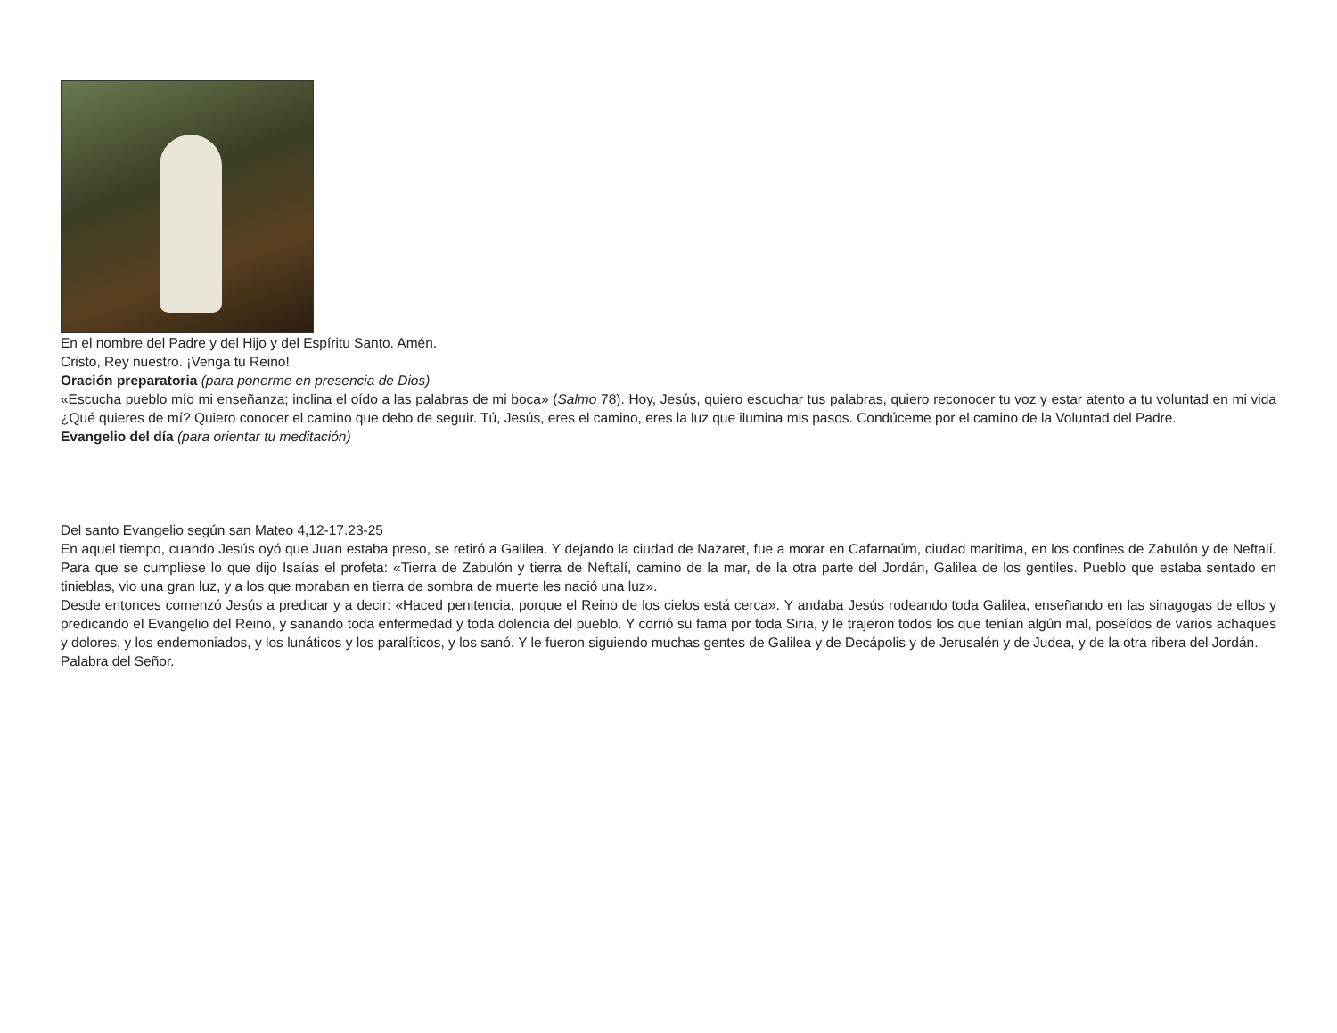En el nombre del Padre y del Hijo y del Espíritu Santo. Amén.
Cristo, Rey nuestro. ¡Venga tu Reino!
Oración preparatoria (para ponerme en presencia de Dios)
«Escucha pueblo mío mi enseñanza; inclina el oído a las palabras de mi boca» (Salmo 78). Hoy, Jesús, quiero escuchar tus palabras, quiero reconocer tu voz y estar atento a tu voluntad en mi vida ¿Qué quieres de mí? Quiero conocer el camino que debo de seguir. Tú, Jesús, eres el camino, eres la luz que ilumina mis pasos. Condúceme por el camino de la Voluntad del Padre.
Evangelio del día (para orientar tu meditación)
Del santo Evangelio según san Mateo 4,12-17.23-25
En aquel tiempo, cuando Jesús oyó que Juan estaba preso, se retiró a Galilea. Y dejando la ciudad de Nazaret, fue a morar en Cafarnaúm, ciudad marítima, en los confines de Zabulón y de Neftalí. Para que se cumpliese lo que dijo Isaías el profeta: «Tierra de Zabulón y tierra de Neftalí, camino de la mar, de la otra parte del Jordán, Galilea de los gentiles. Pueblo que estaba sentado en tinieblas, vio una gran luz, y a los que moraban en tierra de sombra de muerte les nació una luz».
Desde entonces comenzó Jesús a predicar y a decir: «Haced penitencia, porque el Reino de los cielos está cerca». Y andaba Jesús rodeando toda Galilea, enseñando en las sinagogas de ellos y predicando el Evangelio del Reino, y sanando toda enfermedad y toda dolencia del pueblo. Y corrió su fama por toda Siria, y le trajeron todos los que tenían algún mal, poseídos de varios achaques y dolores, y los endemoniados, y los lunáticos y los paralíticos, y los sanó. Y le fueron siguiendo muchas gentes de Galilea y de Decápolis y de Jerusalén y de Judea, y de la otra ribera del Jordán.
Palabra del Señor.